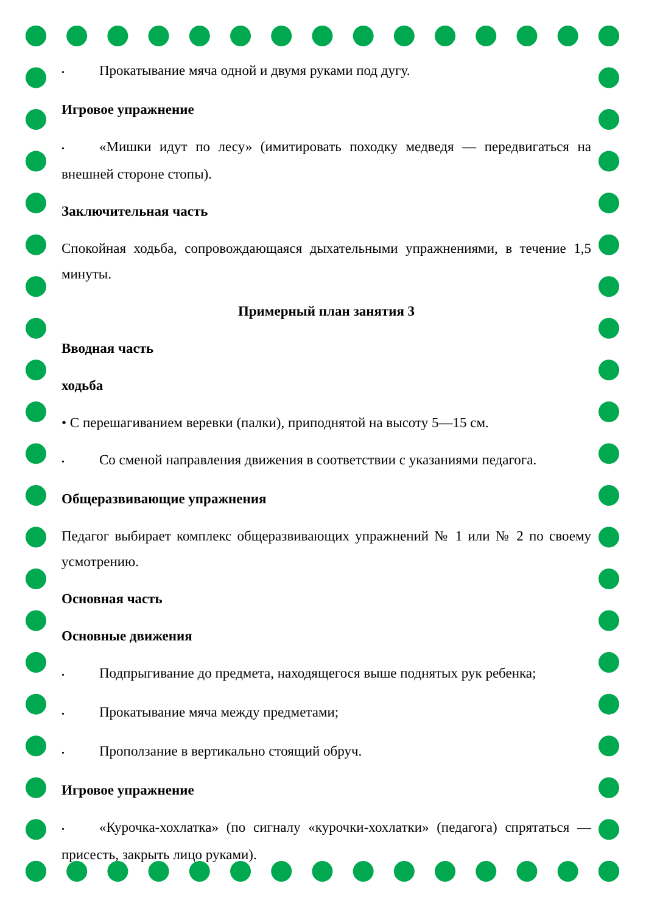• Прокатывание мяча одной и двумя руками под дугу.
Игровое упражнение
• «Мишки идут по лесу» (имитировать походку медведя — передвигаться на внешней стороне стопы).
Заключительная часть
Спокойная ходьба, сопровождающаяся дыхательными упражнениями, в течение 1,5 минуты.
Примерный план занятия 3
Вводная часть
ходьба
• С перешагиванием веревки (палки), приподнятой на высоту 5—15 см.
• Со сменой направления движения в соответствии с указаниями педагога.
Общеразвивающие упражнения
Педагог выбирает комплекс общеразвивающих упражнений № 1 или № 2 по своему усмотрению.
Основная часть
Основные движения
• Подпрыгивание до предмета, находящегося выше поднятых рук ребенка;
• Прокатывание мяча между предметами;
• Проползание в вертикально стоящий обруч.
Игровое упражнение
• «Курочка-хохлатка» (по сигналу «курочки-хохлатки» (педагога) спрятаться — присесть, закрыть лицо руками).